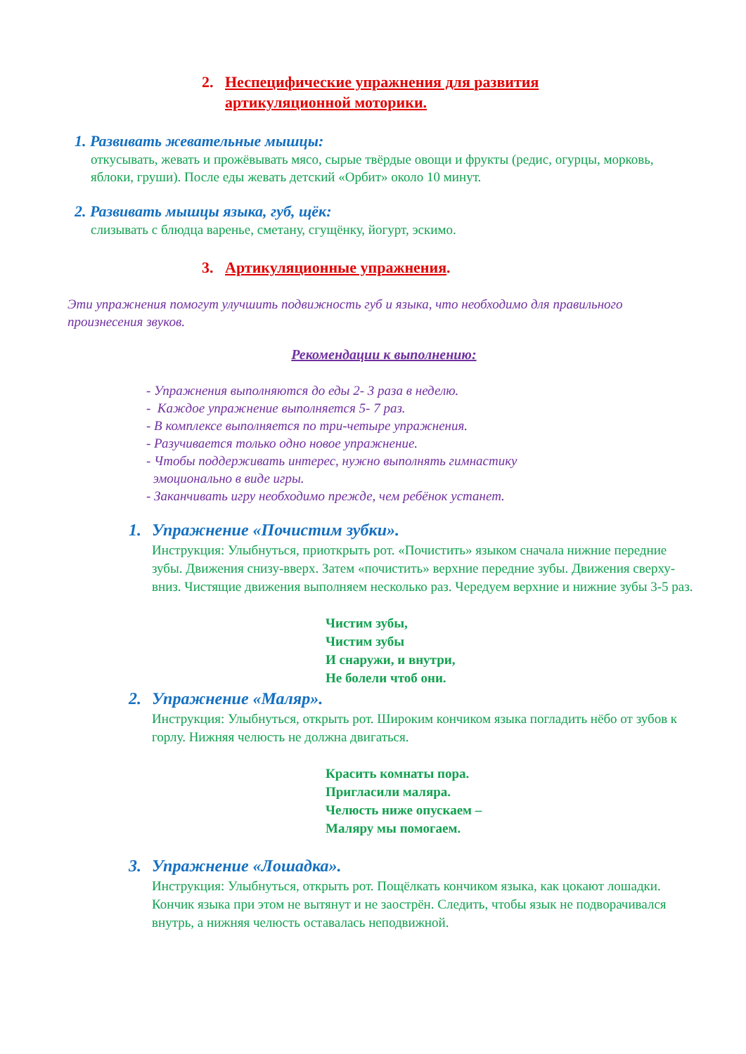2. Неспецифические упражнения для развития
артикуляционной моторики.
1. Развивать жевательные мышцы:
откусывать, жевать и прожёвывать мясо, сырые твёрдые овощи и фрукты (редис, огурцы, морковь, яблоки, груши). После еды жевать детский «Орбит» около 10 минут.
2. Развивать мышцы языка, губ, щёк:
слизывать с блюдца варенье, сметану, сгущёнку, йогурт, эскимо.
3. Артикуляционные упражнения.
Эти упражнения помогут улучшить подвижность губ и языка, что необходимо для правильного произнесения звуков.
Рекомендации к выполнению:
- Упражнения выполняются до еды 2- 3 раза в неделю.
- Каждое упражнение выполняется 5- 7 раз.
- В комплексе выполняется по три-четыре упражнения.
- Разучивается только одно новое упражнение.
- Чтобы поддерживать интерес, нужно выполнять гимнастику
эмоционально в виде игры.
- Заканчивать игру необходимо прежде, чем ребёнок устанет.
1. Упражнение «Почистим зубки».
Инструкция: Улыбнуться, приоткрыть рот. «Почистить» языком сначала нижние передние зубы. Движения снизу-вверх. Затем «почистить» верхние передние зубы. Движения сверху-вниз. Чистящие движения выполняем несколько раз. Чередуем верхние и нижние зубы 3-5 раз.
Чистим зубы,
Чистим зубы
И снаружи, и внутри,
Не болели чтоб они.
2. Упражнение «Маляр».
Инструкция: Улыбнуться, открыть рот. Широким кончиком языка погладить нёбо от зубов к горлу. Нижняя челюсть не должна двигаться.
Красить комнаты пора.
Пригласили маляра.
Челюсть ниже опускаем –
Маляру мы помогаем.
3. Упражнение «Лошадка».
Инструкция: Улыбнуться, открыть рот. Пощёлкать кончиком языка, как цокают лошадки. Кончик языка при этом не вытянут и не заострён. Следить, чтобы язык не подворачивался внутрь, а нижняя челюсть оставалась неподвижной.